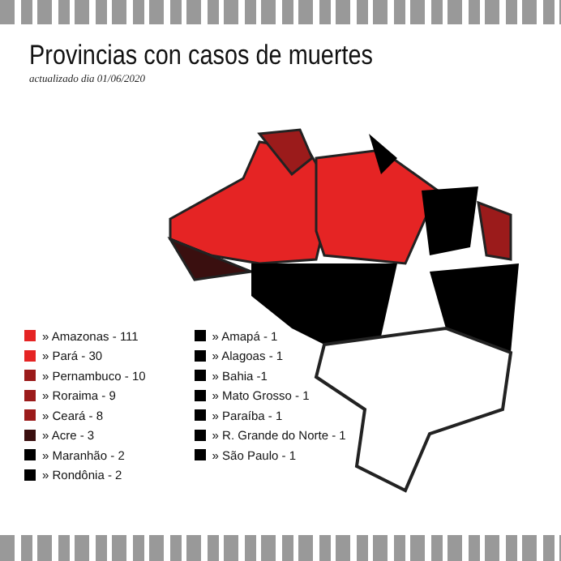Provincias con casos de muertes
actualizado dia 01/06/2020
» Amazonas - 111
» Pará - 30
» Pernambuco - 10
» Roraima - 9
» Ceará - 8
» Acre - 3
» Maranhão - 2
» Rondônia - 2
» Amapá - 1
» Alagoas - 1
» Bahia -1
» Mato Grosso - 1
» Paraíba - 1
» R. Grande do Norte - 1
» São Paulo - 1